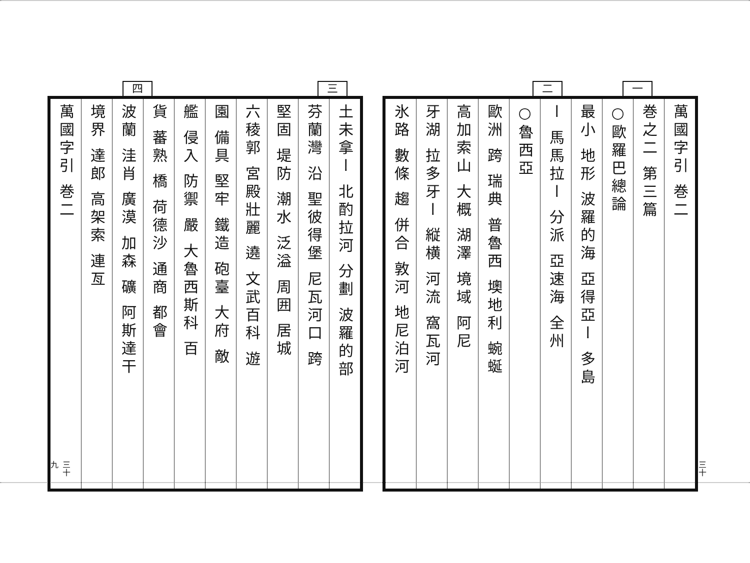一 二
萬國字引 巻二
巻之二 第三篇
○歐羅巴總論
最小 地形 波羅的海 亞得亞ー 多島
ー 馬馬拉ー 分派 亞速海 全州
○魯西亞
歐洲 跨 瑞典 普魯西 墺地利 蜿蜒
高加索山 大概 湖澤 境域 阿尼
牙湖 拉多牙ー 縦横 河流 窩瓦河
氷路 數條 趨 併合 敦河 地尼泊河
三十
三 四
土未拿ー 北酌拉河 分劃 波羅的部
芬蘭灣 沿 聖彼得堡 尼瓦河口 跨
堅固 堤防 潮水 泛溢 周囲 居城
六稜郭 宮殿壯麗 遶 文武百科 遊
園 備具 堅牢 鐵造 砲臺 大府 敵
艦 侵入 防禦 嚴 大魯西斯科 百
貨 蕃熟 橋 荷德沙 通商 都會
波蘭 洼肖 廣漠 加森 礦 阿斯達干
境界 達郎 高架索 連亙
萬國字引 巻二
三十九